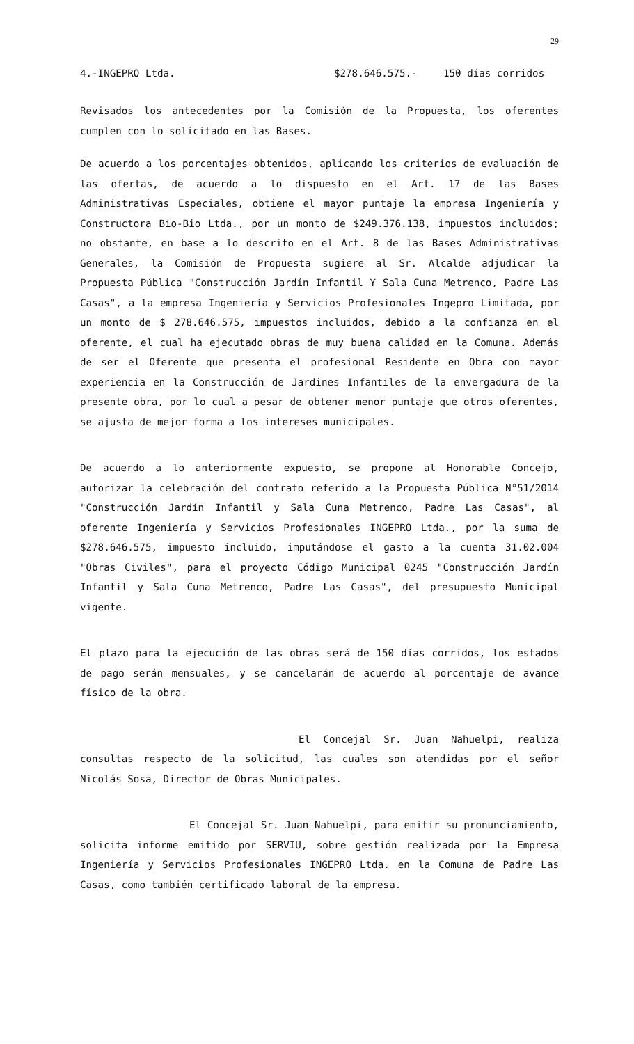29
4.-INGEPRO Ltda. $278.646.575.- 150 días corridos
Revisados los antecedentes por la Comisión de la Propuesta, los oferentes cumplen con lo solicitado en las Bases.
De acuerdo a los porcentajes obtenidos, aplicando los criterios de evaluación de las ofertas, de acuerdo a lo dispuesto en el Art. 17 de las Bases Administrativas Especiales, obtiene el mayor puntaje la empresa Ingeniería y Constructora Bio-Bio Ltda., por un monto de $249.376.138, impuestos incluidos; no obstante, en base a lo descrito en el Art. 8 de las Bases Administrativas Generales, la Comisión de Propuesta sugiere al Sr. Alcalde adjudicar la Propuesta Pública "Construcción Jardín Infantil Y Sala Cuna Metrenco, Padre Las Casas", a la empresa Ingeniería y Servicios Profesionales Ingepro Limitada, por un monto de $ 278.646.575, impuestos incluidos, debido a la confianza en el oferente, el cual ha ejecutado obras de muy buena calidad en la Comuna. Además de ser el Oferente que presenta el profesional Residente en Obra con mayor experiencia en la Construcción de Jardines Infantiles de la envergadura de la presente obra, por lo cual a pesar de obtener menor puntaje que otros oferentes, se ajusta de mejor forma a los intereses municipales.
De acuerdo a lo anteriormente expuesto, se propone al Honorable Concejo, autorizar la celebración del contrato referido a la Propuesta Pública N°51/2014 "Construcción Jardín Infantil y Sala Cuna Metrenco, Padre Las Casas", al oferente Ingeniería y Servicios Profesionales INGEPRO Ltda., por la suma de $278.646.575, impuesto incluido, imputándose el gasto a la cuenta 31.02.004 "Obras Civiles", para el proyecto Código Municipal 0245 "Construcción Jardín Infantil y Sala Cuna Metrenco, Padre Las Casas", del presupuesto Municipal vigente.
El plazo para la ejecución de las obras será de 150 días corridos, los estados de pago serán mensuales, y se cancelarán de acuerdo al porcentaje de avance físico de la obra.
El Concejal Sr. Juan Nahuelpi, realiza consultas respecto de la solicitud, las cuales son atendidas por el señor Nicolás Sosa, Director de Obras Municipales.
El Concejal Sr. Juan Nahuelpi, para emitir su pronunciamiento, solicita informe emitido por SERVIU, sobre gestión realizada por la Empresa Ingeniería y Servicios Profesionales INGEPRO Ltda. en la Comuna de Padre Las Casas, como también certificado laboral de la empresa.